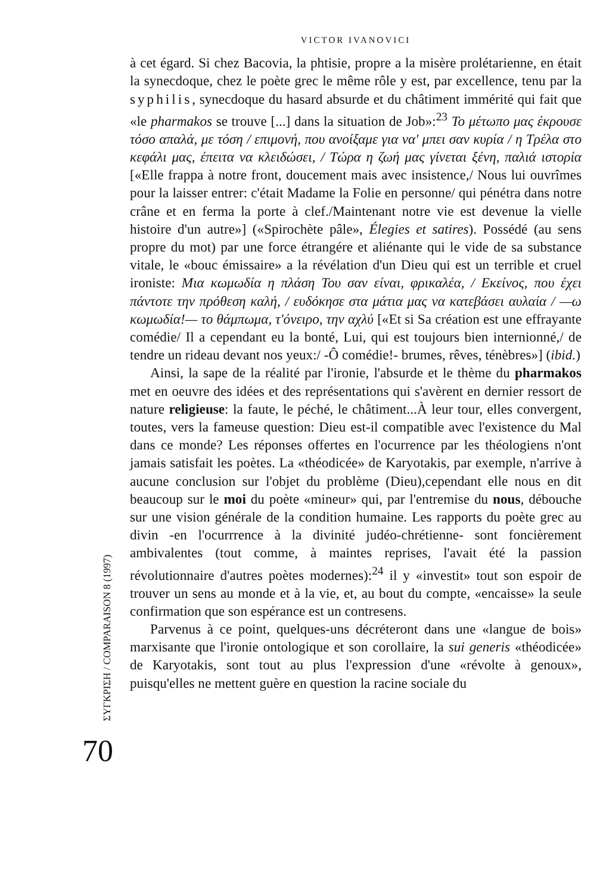ΣΥΓΚΡΙΣΗ / COMPARAISON 8 (1997)
70
VICTOR IVANOVICI
à cet égard. Si chez Bacovia, la phtisie, propre a la misère prolétarienne, en était la synecdoque, chez le poète grec le même rôle y est, par excellence, tenu par la syphilis, synecdoque du hasard absurde et du châtiment immérité qui fait que «le pharmakos se trouve [...] dans la situation de Job»:<sup>23</sup> Το μέτωπο μας έκρουσε τόσο απαλά, με τόση / επιμονή, που ανοίξαμε για να' μπει σαν κυρία / η Τρέλα στο κεφάλι μας, έπειτα να κλειδώσει, / Τώρα η ζωή μας γίνεται ξένη, παλιά ιστορία [«Elle frappa à notre front, doucement mais avec insistence,/ Nous lui ouvrîmes pour la laisser entrer: c'était Madame la Folie en personne/ qui pénétra dans notre crâne et en ferma la porte à clef./Maintenant notre vie est devenue la vielle histoire d'un autre»] («Spirochète pâle», Élegies et satires). Possédé (au sens propre du mot) par une force étrangére et aliénante qui le vide de sa substance vitale, le «bouc émissaire» a la révélation d'un Dieu qui est un terrible et cruel ironiste: Μια κωμωδία η πλάση Του σαν είναι, φρικαλέα, / Εκείνος, που έχει πάντοτε την πρόθεση καλή, / ευδόκησε στα μάτια μας να κατεβάσει αυλαία / —ω κωμωδία!— το θάμπωμα, τ'όνειρο, την αχλύ [«Et si Sa création est une effrayante comédie/ Il a cependant eu la bonté, Lui, qui est toujours bien internionné,/ de tendre un rideau devant nos yeux:/ -Ô comédie!- brumes, rêves, ténèbres»] (ibid.)
Ainsi, la sape de la réalité par l'ironie, l'absurde et le thème du pharmakos met en oeuvre des idées et des représentations qui s'avèrent en dernier ressort de nature religieuse: la faute, le péché, le châtiment...À leur tour, elles convergent, toutes, vers la fameuse question: Dieu est-il compatible avec l'existence du Mal dans ce monde? Les réponses offertes en l'ocurrence par les théologiens n'ont jamais satisfait les poètes. La «théodicée» de Karyotakis, par exemple, n'arrive à aucune conclusion sur l'objet du problème (Dieu),cependant elle nous en dit beaucoup sur le moi du poète «mineur» qui, par l'entremise du nous, débouche sur une vision générale de la condition humaine. Les rapports du poète grec au divin -en l'ocurrrence à la divinité judéo-chrétienne- sont foncièrement ambivalentes (tout comme, à maintes reprises, l'avait été la passion révolutionnaire d'autres poètes modernes):<sup>24</sup> il y «investit» tout son espoir de trouver un sens au monde et à la vie, et, au bout du compte, «encaisse» la seule confirmation que son espérance est un contresens.
Parvenus à ce point, quelques-uns décréteront dans une «langue de bois» marxisante que l'ironie ontologique et son corollaire, la sui generis «théodicée» de Karyotakis, sont tout au plus l'expression d'une «révolte à genoux», puisqu'elles ne mettent guère en question la racine sociale du